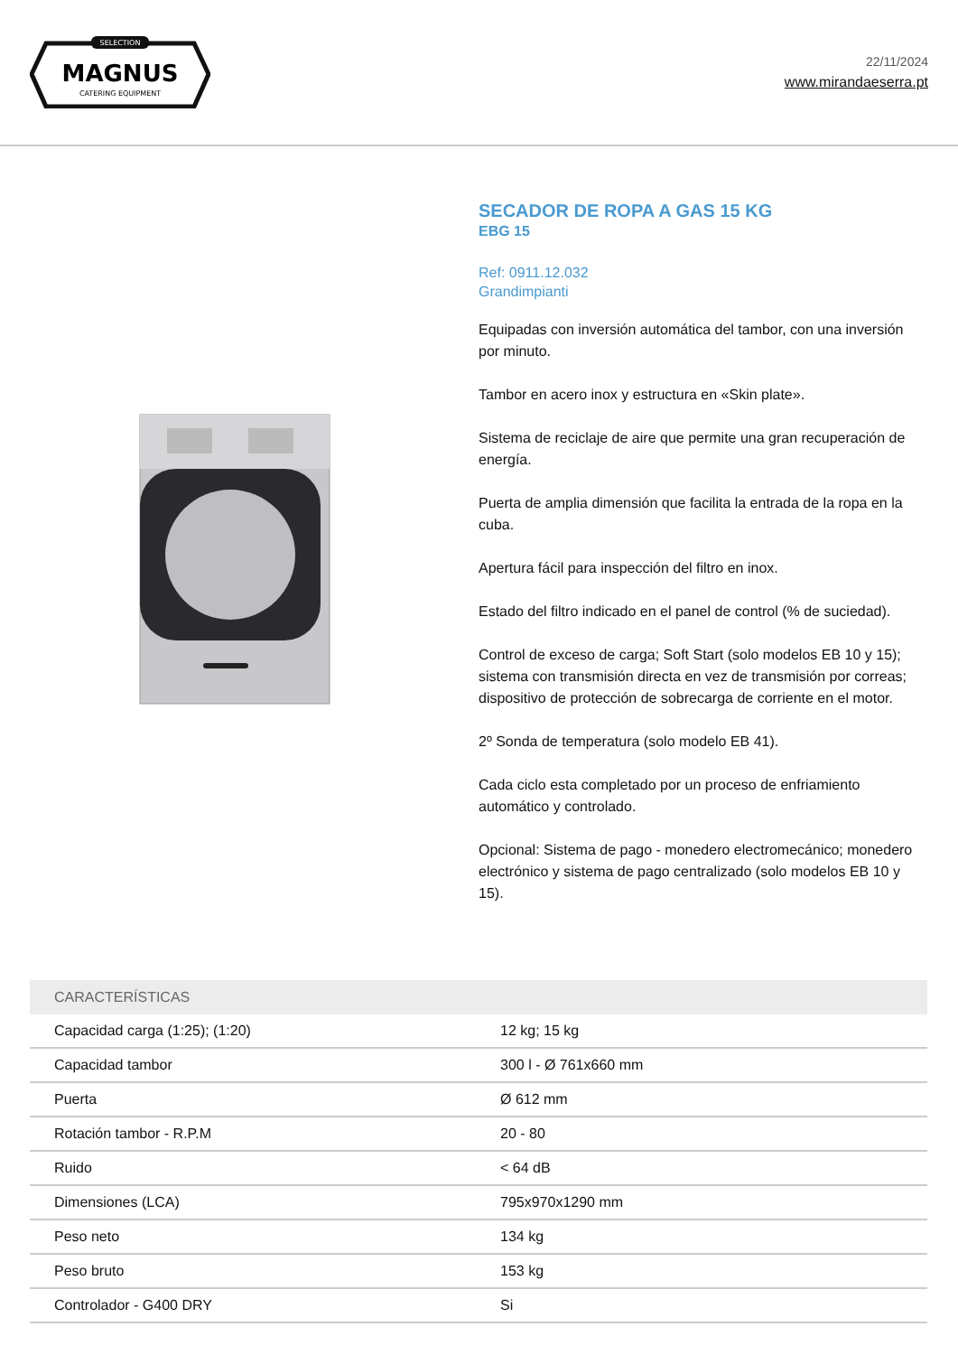SELECTION
MAGNUS
CATERING EQUIPMENT
22/11/2024
www.mirandaeserra.pt
SECADOR DE ROPA A GAS 15 KG
EBG 15
Ref: 0911.12.032
Grandimpianti
Equipadas con inversión automática del tambor, con una inversión por minuto.
Tambor en acero inox y estructura en «Skin plate».
Sistema de reciclaje de aire que permite una gran recuperación de energía.
Puerta de amplia dimensión que facilita la entrada de la ropa en la cuba.
Apertura fácil para inspección del filtro en inox.
Estado del filtro indicado en el panel de control (% de suciedad).
Control de exceso de carga; Soft Start (solo modelos EB 10 y 15); sistema con transmisión directa en vez de transmisión por correas; dispositivo de protección de sobrecarga de corriente en el motor.
2º Sonda de temperatura (solo modelo EB 41).
Cada ciclo esta completado por un proceso de enfriamiento automático y controlado.
Opcional: Sistema de pago - monedero electromecánico; monedero electrónico y sistema de pago centralizado (solo modelos EB 10 y 15).
| CARACTERÍSTICAS | |
| --- | --- |
| Capacidad carga (1:25); (1:20) | 12 kg; 15 kg |
| Capacidad tambor | 300 l - Ø 761x660 mm |
| Puerta | Ø 612 mm |
| Rotación tambor - R.P.M | 20 - 80 |
| Ruido | < 64 dB |
| Dimensiones (LCA) | 795x970x1290 mm |
| Peso neto | 134 kg |
| Peso bruto | 153 kg |
| Controlador - G400 DRY | Si |